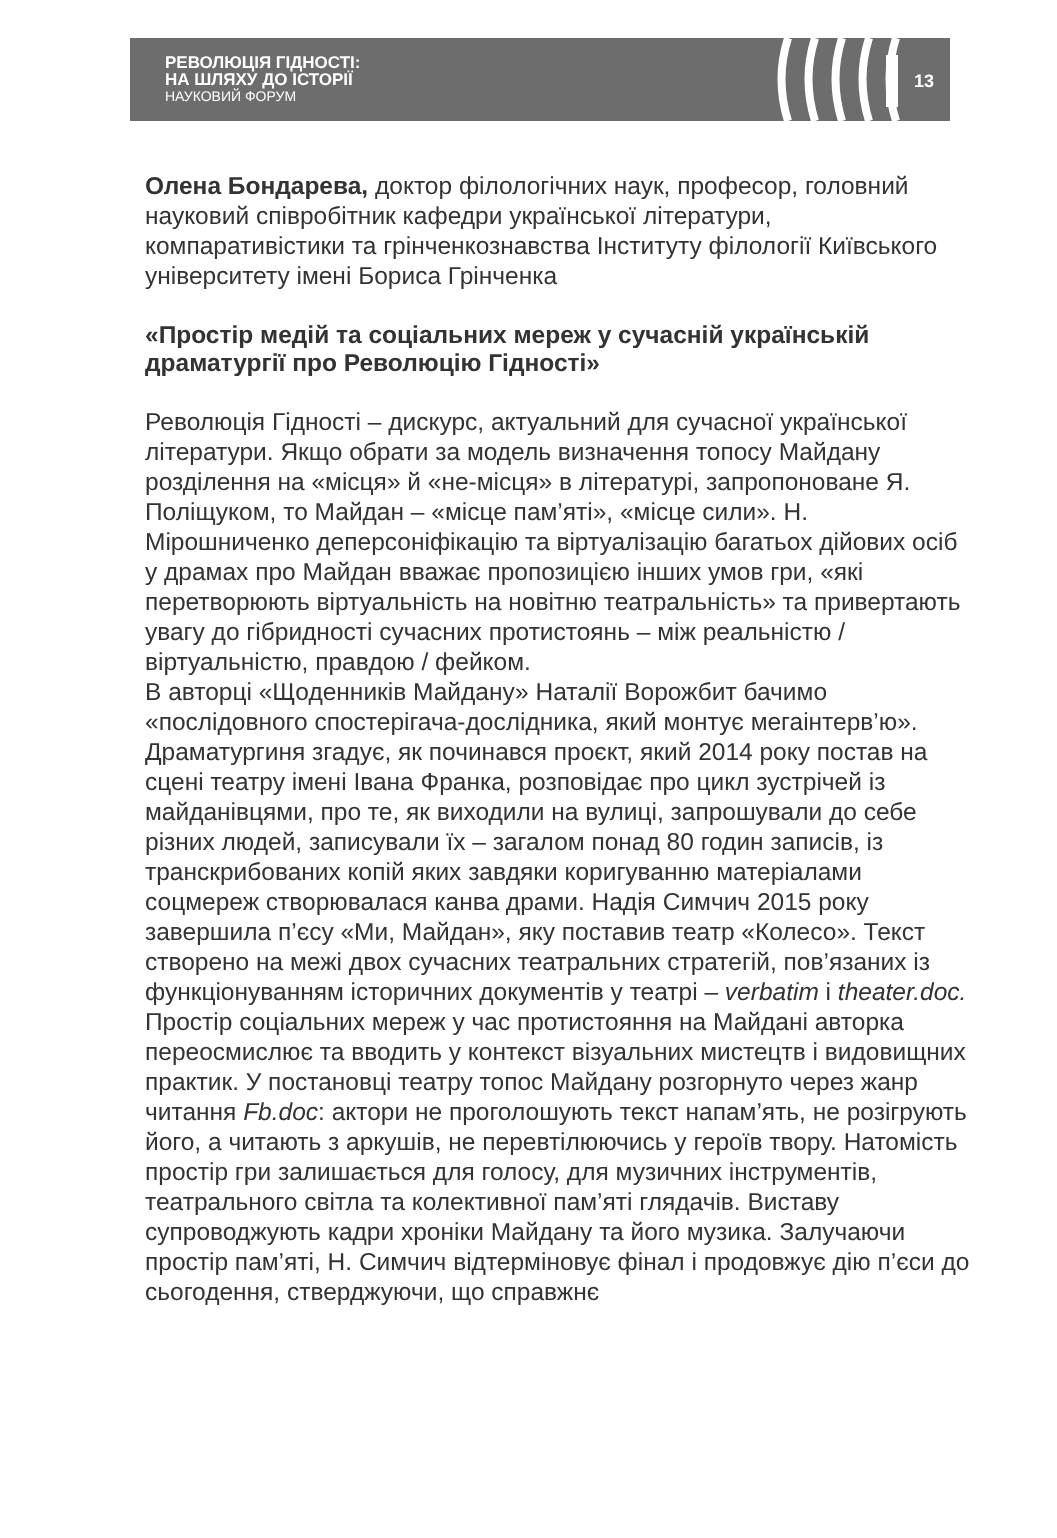РЕВОЛЮЦІЯ ГІДНОСТІ:
НА ШЛЯХУ ДО ІСТОРІЇ
НАУКОВИЙ ФОРУМ
13
Олена Бондарева, доктор філологічних наук, професор, головний науковий співробітник кафедри української літератури, компаративістики та грінченкознавства Інституту філології Київського університету імені Бориса Грінченка
«Простір медій та соціальних мереж у сучасній українській драматургії про Революцію Гідності»
Революція Гідності – дискурс, актуальний для сучасної української літератури. Якщо обрати за модель визначення топосу Майдану розділення на «місця» й «не-місця» в літературі, запропоноване Я. Поліщуком, то Майдан – «місце пам’яті», «місце сили». Н. Мірошниченко деперсоніфікацію та віртуалізацію багатьох дійових осіб у драмах про Майдан вважає пропозицією інших умов гри, «які перетворюють віртуальність на новітню театральність» та привертають увагу до гібридності сучасних протистоянь – між реальністю / віртуальністю, правдою / фейком.
В авторці «Щоденників Майдану» Наталії Ворожбит бачимо «послідовного спостерігача-дослідника, який монтує мегаінтерв’ю». Драматургиня згадує, як починався проєкт, який 2014 року постав на сцені театру імені Івана Франка, розповідає про цикл зустрічей із майданівцями, про те, як виходили на вулиці, запрошували до себе різних людей, записували їх – загалом понад 80 годин записів, із транскрибованих копій яких завдяки коригуванню матеріалами соцмереж створювалася канва драми. Надія Симчич 2015 року завершила п’єсу «Ми, Майдан», яку поставив театр «Колесо». Текст створено на межі двох сучасних театральних стратегій, пов’язаних із функціонуванням історичних документів у театрі – verbatim і theater.doc. Простір соціальних мереж у час протистояння на Майдані авторка переосмислює та вводить у контекст візуальних мистецтв і видовищних практик. У постановці театру топос Майдану розгорнуто через жанр читання Fb.doc: актори не проголошують текст напам’ять, не розігрують його, а читають з аркушів, не перевтілюючись у героїв твору. Натомість простір гри залишається для голосу, для музичних інструментів, театрального світла та колективної пам’яті глядачів. Виставу супроводжують кадри хроніки Майдану та його музика. Залучаючи простір пам’яті, Н. Симчич відтерміновує фінал і продовжує дію п’єси до сьогодення, стверджуючи, що справжнє